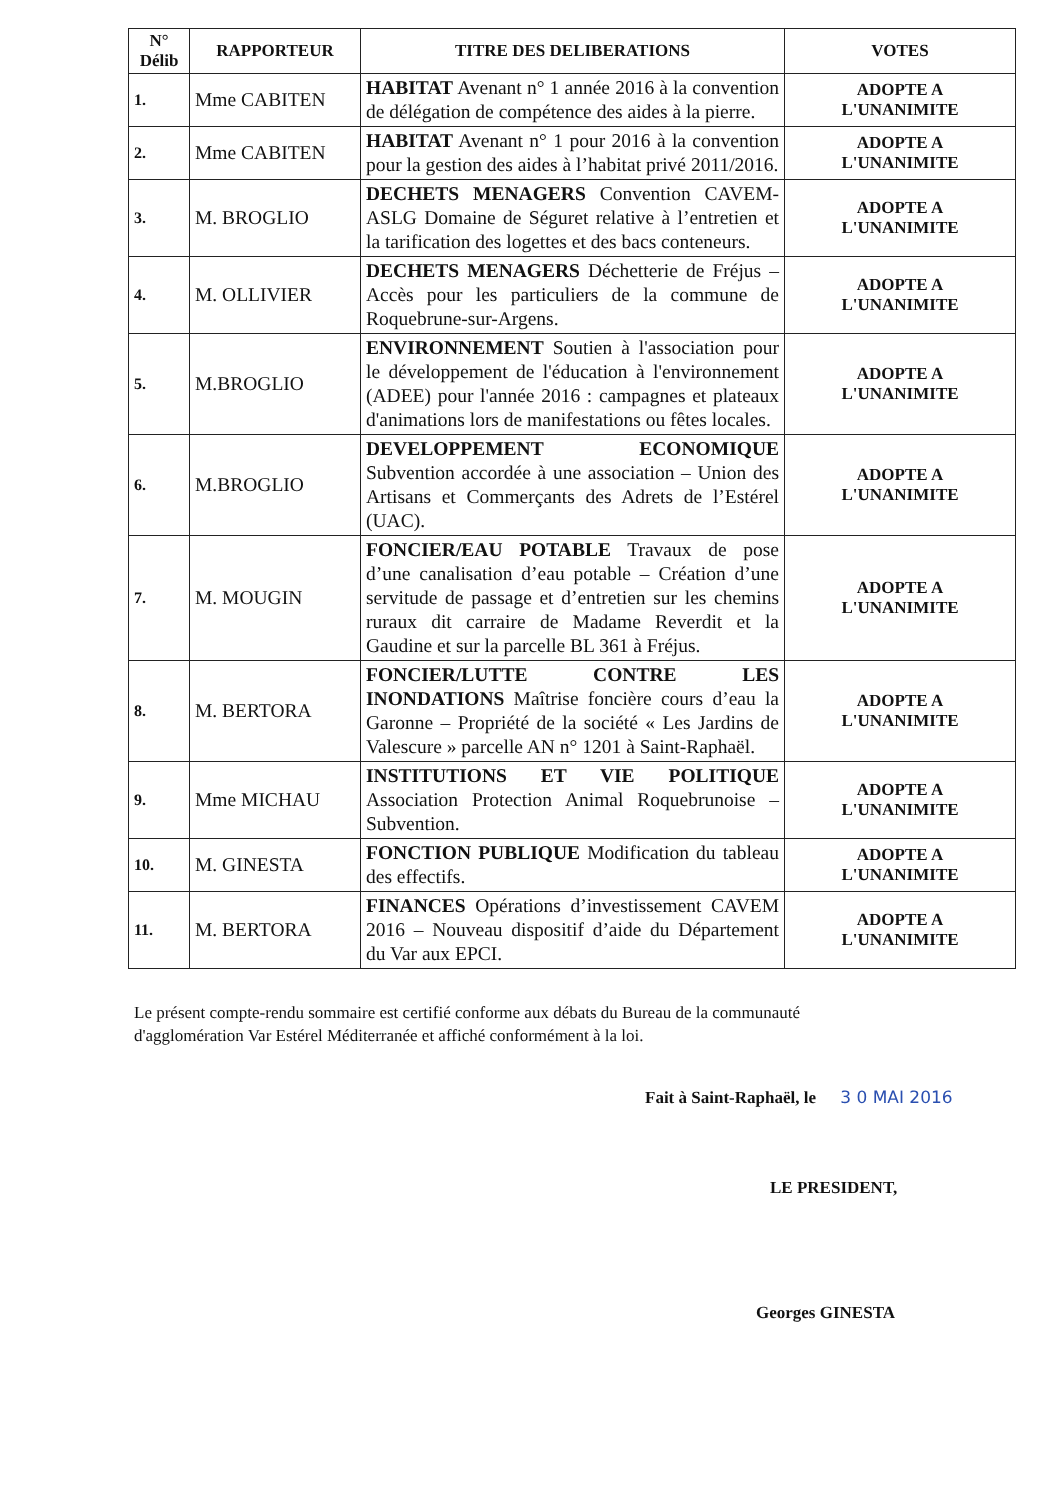| N° Délib | RAPPORTEUR | TITRE DES DELIBERATIONS | VOTES |
| --- | --- | --- | --- |
| 1. | Mme CABITEN | HABITAT Avenant n° 1 année 2016 à la convention de délégation de compétence des aides à la pierre. | ADOPTE A L'UNANIMITE |
| 2. | Mme CABITEN | HABITAT Avenant n° 1 pour 2016 à la convention pour la gestion des aides à l’habitat privé 2011/2016. | ADOPTE A L'UNANIMITE |
| 3. | M. BROGLIO | DECHETS MENAGERS Convention CAVEM-ASLG Domaine de Séguret relative à l’entretien et la tarification des logettes et des bacs conteneurs. | ADOPTE A L'UNANIMITE |
| 4. | M. OLLIVIER | DECHETS MENAGERS Déchetterie de Fréjus – Accès pour les particuliers de la commune de Roquebrune-sur-Argens. | ADOPTE A L'UNANIMITE |
| 5. | M.BROGLIO | ENVIRONNEMENT Soutien à l'association pour le développement de l'éducation à l'environnement (ADEE) pour l'année 2016 : campagnes et plateaux d'animations lors de manifestations ou fêtes locales. | ADOPTE A L'UNANIMITE |
| 6. | M.BROGLIO | DEVELOPPEMENT ECONOMIQUE Subvention accordée à une association – Union des Artisans et Commerçants des Adrets de l’Estérel (UAC). | ADOPTE A L'UNANIMITE |
| 7. | M. MOUGIN | FONCIER/EAU POTABLE Travaux de pose d’une canalisation d’eau potable – Création d’une servitude de passage et d’entretien sur les chemins ruraux dit carraire de Madame Reverdit et la Gaudine et sur la parcelle BL 361 à Fréjus. | ADOPTE A L'UNANIMITE |
| 8. | M. BERTORA | FONCIER/LUTTE CONTRE LES INONDATIONS Maîtrise foncière cours d’eau la Garonne – Propriété de la société « Les Jardins de Valescure » parcelle AN n° 1201 à Saint-Raphaël. | ADOPTE A L'UNANIMITE |
| 9. | Mme MICHAU | INSTITUTIONS ET VIE POLITIQUE Association Protection Animal Roquebrunoise – Subvention. | ADOPTE A L'UNANIMITE |
| 10. | M. GINESTA | FONCTION PUBLIQUE Modification du tableau des effectifs. | ADOPTE A L'UNANIMITE |
| 11. | M. BERTORA | FINANCES Opérations d’investissement CAVEM 2016 – Nouveau dispositif d’aide du Département du Var aux EPCI. | ADOPTE A L'UNANIMITE |
Le présent compte-rendu sommaire est certifié conforme aux débats du Bureau de la communauté d'agglomération Var Estérel Méditerranée et affiché conformément à la loi.
Fait à Saint-Raphaël, le 3 0 MAI 2016
LE PRESIDENT,
Georges GINESTA